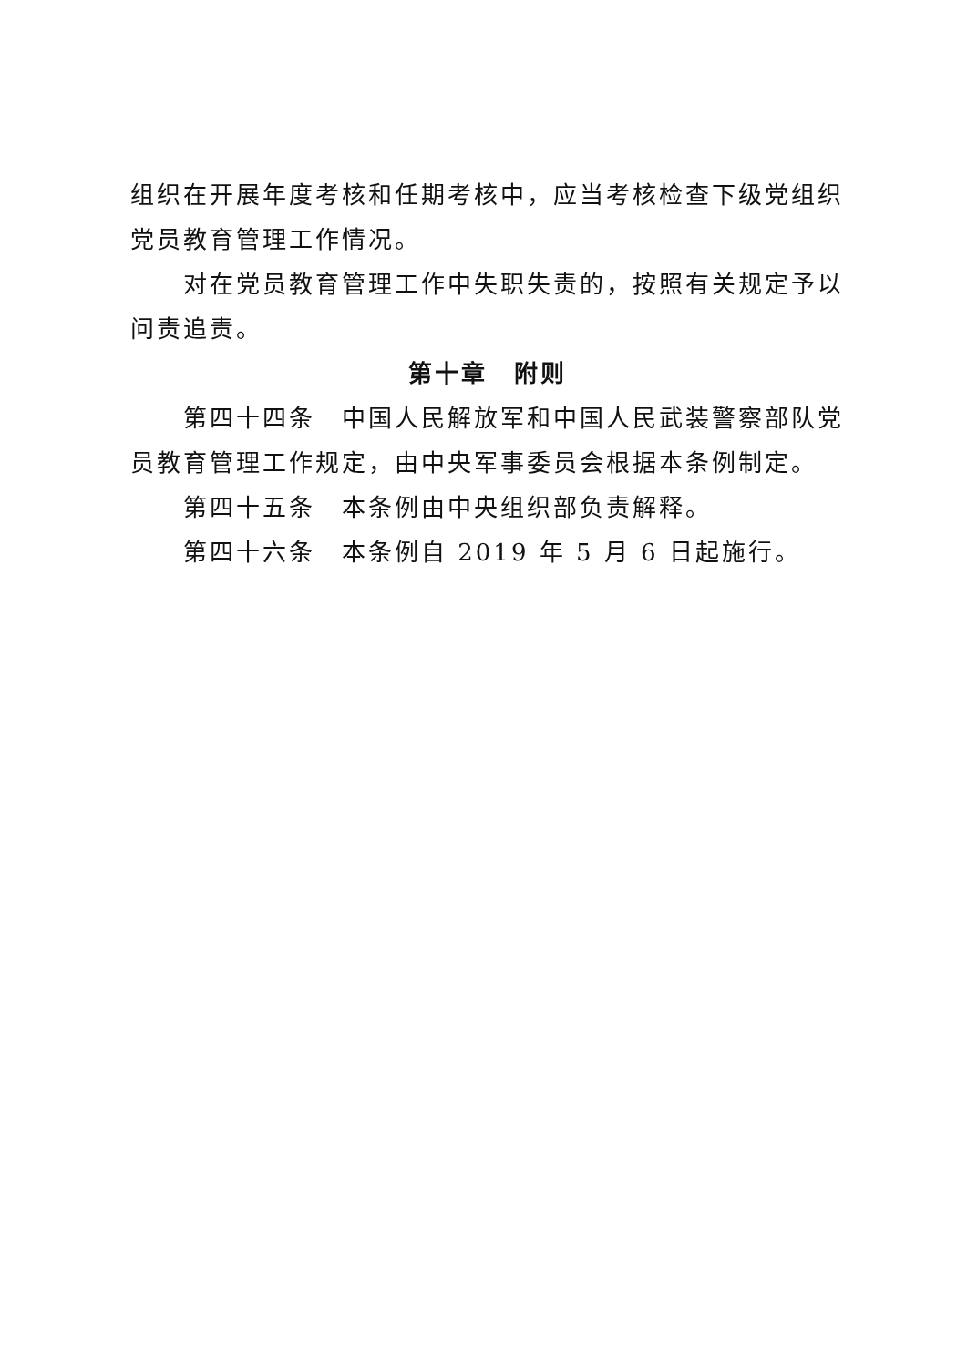组织在开展年度考核和任期考核中，应当考核检查下级党组织党员教育管理工作情况。
对在党员教育管理工作中失职失责的，按照有关规定予以问责追责。
第十章　附则
第四十四条　中国人民解放军和中国人民武装警察部队党员教育管理工作规定，由中央军事委员会根据本条例制定。
第四十五条　本条例由中央组织部负责解释。
第四十六条　本条例自 2019 年 5 月 6 日起施行。